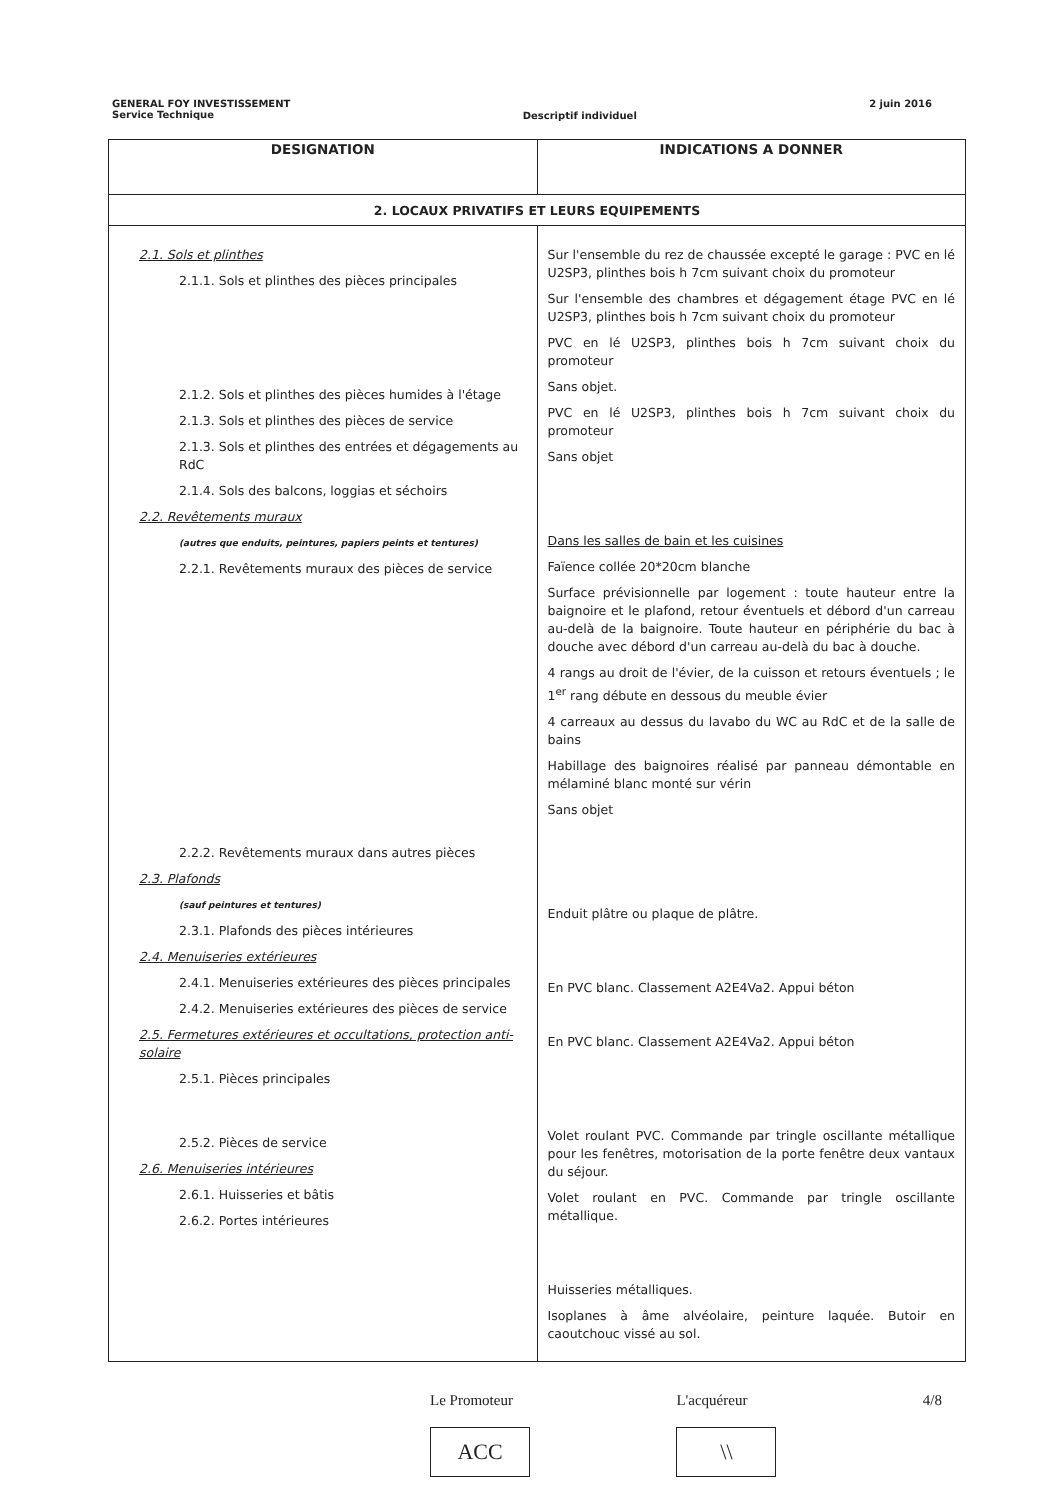GENERAL FOY INVESTISSEMENT
Service Technique
Descriptif individuel
2 juin 2016
| DESIGNATION | INDICATIONS A DONNER |
| --- | --- |
| 2. LOCAUX PRIVATIFS ET LEURS EQUIPEMENTS | |
| 2.1. Sols et plinthes 2.1.1. Sols et plinthes des pièces principales 2.1.2. Sols et plinthes des pièces humides à l'étage 2.1.3. Sols et plinthes des pièces de service 2.1.3. Sols et plinthes des entrées et dégagements au RdC 2.1.4. Sols des balcons, loggias et séchoirs 2.2. Revêtements muraux (autres que enduits, peintures, papiers peints et tentures) 2.2.1. Revêtements muraux des pièces de service 2.2.2. Revêtements muraux dans autres pièces 2.3. Plafonds (sauf peintures et tentures) 2.3.1. Plafonds des pièces intérieures 2.4. Menuiseries extérieures 2.4.1. Menuiseries extérieures des pièces principales 2.4.2. Menuiseries extérieures des pièces de service 2.5. Fermetures extérieures et occultations, protection anti-solaire 2.5.1. Pièces principales 2.5.2. Pièces de service 2.6. Menuiseries intérieures 2.6.1. Huisseries et bâtis 2.6.2. Portes intérieures | Sur l'ensemble du rez de chaussée excepté le garage : PVC en lé U2SP3, plinthes bois h 7cm suivant choix du promoteur Sur l'ensemble des chambres et dégagement étage PVC en lé U2SP3, plinthes bois h 7cm suivant choix du promoteur PVC en lé U2SP3, plinthes bois h 7cm suivant choix du promoteur Sans objet. PVC en lé U2SP3, plinthes bois h 7cm suivant choix du promoteur Sans objet Dans les salles de bain et les cuisines Faïence collée 20*20cm blanche Surface prévisionnelle par logement : toute hauteur entre la baignoire et le plafond, retour éventuels et débord d'un carreau au-delà de la baignoire. Toute hauteur en périphérie du bac à douche avec débord d'un carreau au-delà du bac à douche. 4 rangs au droit de l'évier, de la cuisson et retours éventuels ; le 1<sup>er</sup> rang débute en dessous du meuble évier 4 carreaux au dessus du lavabo du WC au RdC et de la salle de bains Habillage des baignoires réalisé par panneau démontable en mélaminé blanc monté sur vérin Sans objet Enduit plâtre ou plaque de plâtre. En PVC blanc. Classement A2E4Va2. Appui béton En PVC blanc. Classement A2E4Va2. Appui béton Volet roulant PVC. Commande par tringle oscillante métallique pour les fenêtres, motorisation de la porte fenêtre deux vantaux du séjour. Volet roulant en PVC. Commande par tringle oscillante métallique. Huisseries métalliques. Isoplanes à âme alvéolaire, peinture laquée. Butoir en caoutchouc vissé au sol. |
Le Promoteur
ACC
L'acquéreur
\\
4/8